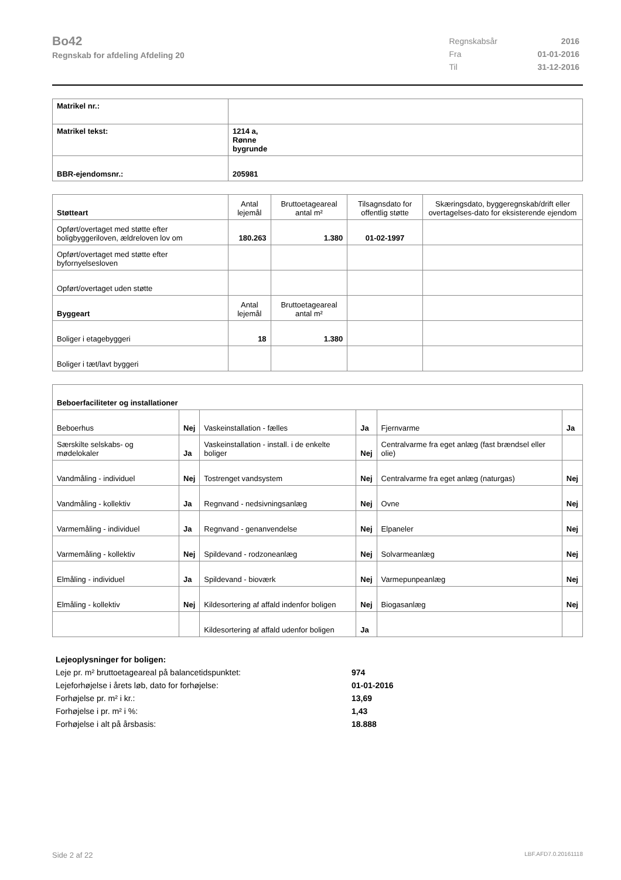Bo42
Regnskab for afdeling Afdeling 20
| Regnskabsår | 2016 |
| Fra | 01-01-2016 |
| Til | 31-12-2016 |
| Matrikel nr.: | |
| Matrikel tekst: | 1214 a, Rønne bygrunde |
| BBR-ejendomsnr.: | 205981 |
| Støtteart | Antal lejemål | Bruttoetageareal antal m² | Tilsagnsdato for offentlig støtte | Skæringsdato, byggeregnskab/drift eller overtagelses-dato for eksisterende ejendom |
| --- | --- | --- | --- | --- |
| Opført/overtaget med støtte efter boligbyggeriloven, ældreloven lov om | 180.263 | 1.380 | 01-02-1997 | |
| Opført/overtaget med støtte efter byfornyelsesloven | | | | |
| Opført/overtaget uden støtte | | | | |
| Byggeart | Antal lejemål | Bruttoetageareal antal m² | | |
| Boliger i etagebyggeri | 18 | 1.380 | | |
| Boliger i tæt/lavt byggeri | | | | |
| Beboerfaciliteter og installationer | | | | | |
| Beboerhus | Nej | Vaskeinstallation - fælles | Ja | Fjernvarme | Ja |
| Særskilte selskabs- og mødelokaler | Ja | Vaskeinstallation - install. i de enkelte boliger | Nej | Centralvarme fra eget anlæg (fast brændsel eller olie) | |
| Vandmåling - individuel | Nej | Tostrenget vandsystem | Nej | Centralvarme fra eget anlæg (naturgas) | Nej |
| Vandmåling - kollektiv | Ja | Regnvand - nedsivningsanlæg | Nej | Ovne | Nej |
| Varmemåling - individuel | Ja | Regnvand - genanvendelse | Nej | Elpaneler | Nej |
| Varmemåling - kollektiv | Nej | Spildevand - rodzoneanlæg | Nej | Solvarmeanlæg | Nej |
| Elmåling - individuel | Ja | Spildevand - bioværk | Nej | Varmepunpeanlæg | Nej |
| Elmåling - kollektiv | Nej | Kildesortering af affald indenfor boligen | Nej | Biogasanlæg | Nej |
| | | Kildesortering af affald udenfor boligen | Ja | | |
| Lejeoplysninger for boligen: | |
| Leje pr. m² bruttoetageareal på balancetidspunktet: | 974 |
| Lejeforhøjelse i årets løb, dato for forhøjelse: | 01-01-2016 |
| Forhøjelse pr. m² i kr.: | 13,69 |
| Forhøjelse i pr. m² i %: | 1,43 |
| Forhøjelse i alt på årsbasis: | 18.888 |
Side 2 af 22 LBF.AFD7.0.20161118